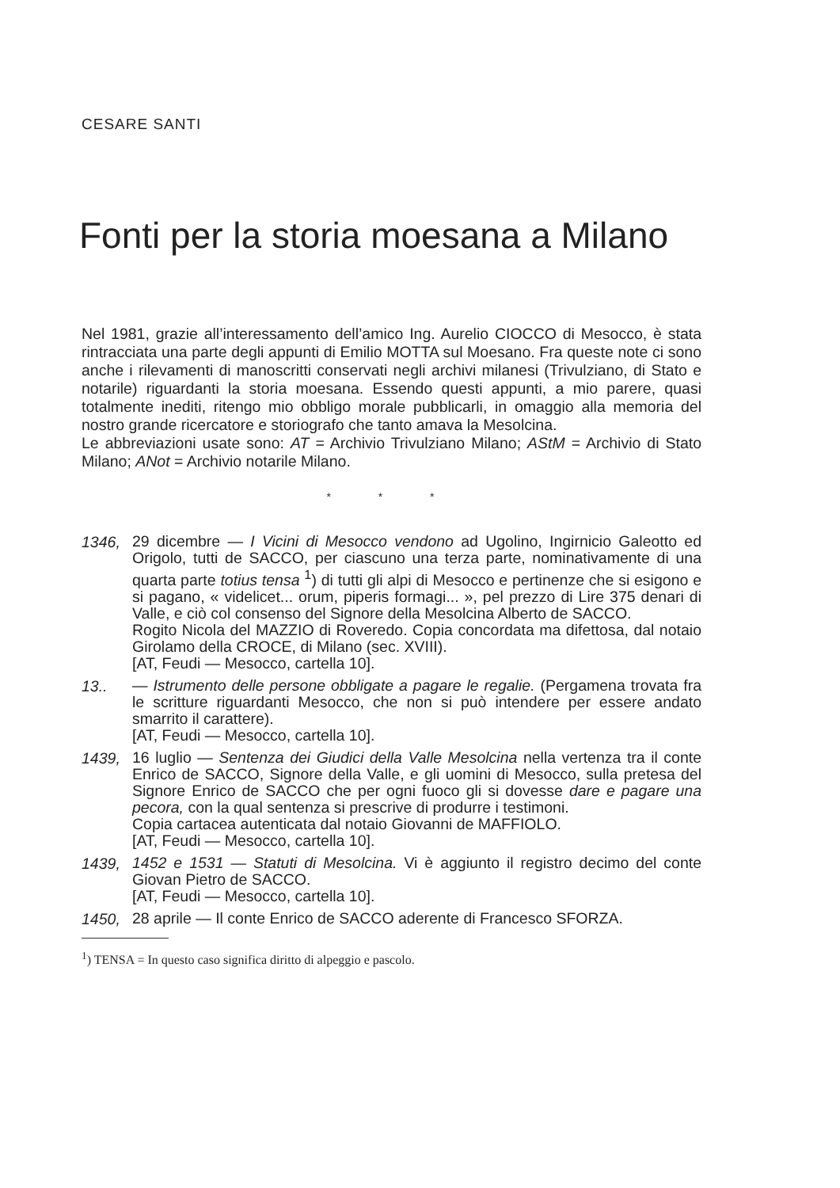CESARE SANTI
Fonti per la storia moesana a Milano
Nel 1981, grazie all’interessamento dell’amico Ing. Aurelio CIOCCO di Mesocco, è stata rintracciata una parte degli appunti di Emilio MOTTA sul Moesano. Fra queste note ci sono anche i rilevamenti di manoscritti conservati negli archivi milanesi (Trivulziano, di Stato e notarile) riguardanti la storia moesana. Essendo questi appunti, a mio parere, quasi totalmente inediti, ritengo mio obbligo morale pubblicarli, in omaggio alla memoria del nostro grande ricercatore e storiografo che tanto amava la Mesolcina.
Le abbreviazioni usate sono: AT = Archivio Trivulziano Milano; AStM = Archivio di Stato Milano; ANot = Archivio notarile Milano.
* * *
1346,
29 dicembre — I Vicini di Mesocco vendono ad Ugolino, Ingirnicio Galeotto ed Origolo, tutti de SACCO, per ciascuno una terza parte, nominativamente di una quarta parte totius tensa <sup>1</sup>) di tutti gli alpi di Mesocco e pertinenze che si esigono e si pagano, « videlicet... orum, piperis formagi... », pel prezzo di Lire 375 denari di Valle, e ciò col consenso del Signore della Mesolcina Alberto de SACCO.
Rogito Nicola del MAZZIO di Roveredo. Copia concordata ma difettosa, dal notaio Girolamo della CROCE, di Milano (sec. XVIII).
[AT, Feudi — Mesocco, cartella 10].
13..
— Istrumento delle persone obbligate a pagare le regalie. (Pergamena trovata fra le scritture riguardanti Mesocco, che non si può intendere per essere andato smarrito il carattere).
[AT, Feudi — Mesocco, cartella 10].
1439,
16 luglio — Sentenza dei Giudici della Valle Mesolcina nella vertenza tra il conte Enrico de SACCO, Signore della Valle, e gli uomini di Mesocco, sulla pretesa del Signore Enrico de SACCO che per ogni fuoco gli si dovesse dare e pagare una pecora, con la qual sentenza si prescrive di produrre i testimoni.
Copia cartacea autenticata dal notaio Giovanni de MAFFIOLO.
[AT, Feudi — Mesocco, cartella 10].
1439,
1452 e 1531 — Statuti di Mesolcina. Vi è aggiunto il registro decimo del conte Giovan Pietro de SACCO.
[AT, Feudi — Mesocco, cartella 10].
1450,
28 aprile — Il conte Enrico de SACCO aderente di Francesco SFORZA.
<sup>1</sup>) TENSA = In questo caso significa diritto di alpeggio e pascolo.